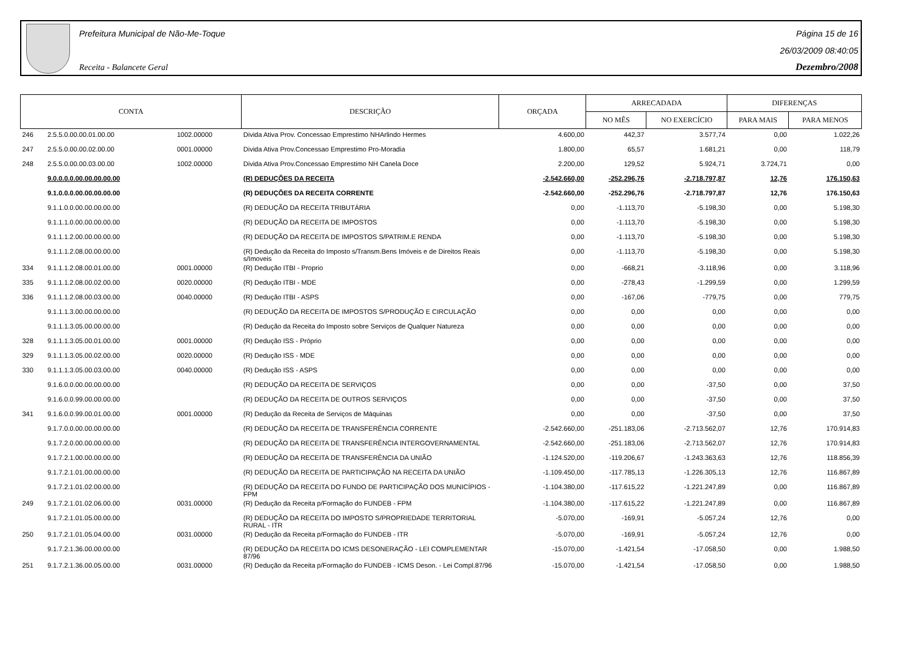Prefeitura Municipal de Não-Me-Toque
Receita - Balancete Geral
Página 15 de 16
26/03/2009 08:40:05
Dezembro/2008
| CONTA | | | DESCRIÇÃO | ORÇADA | ARRECADADA | | DIFERENÇAS | |
| --- | --- | --- | --- | --- | --- | --- | --- | --- |
| | | | | | NO MÊS | NO EXERCÍCIO | PARA MAIS | PARA MENOS |
| 246 | 2.5.5.0.00.00.01.00.00 | 1002.00000 | Divida Ativa Prov. Concessao Emprestimo NHArlindo Hermes | 4.600,00 | 442,37 | 3.577,74 | 0,00 | 1.022,26 |
| 247 | 2.5.5.0.00.00.02.00.00 | 0001.00000 | Divida Ativa Prov.Concessao Emprestimo Pro-Moradia | 1.800,00 | 65,57 | 1.681,21 | 0,00 | 118,79 |
| 248 | 2.5.5.0.00.00.03.00.00 | 1002.00000 | Divida Ativa Prov.Concessao Emprestimo NH Canela Doce | 2.200,00 | 129,52 | 5.924,71 | 3.724,71 | 0,00 |
| | 9.0.0.0.0.00.00.00.00.00 | | (R) DEDUÇÕES DA RECEITA | -2.542.660,00 | -252.296,76 | -2.718.797,87 | 12,76 | 176.150,63 |
| | 9.1.0.0.0.00.00.00.00.00 | | (R) DEDUÇÕES DA RECEITA CORRENTE | -2.542.660,00 | -252.296,76 | -2.718.797,87 | 12,76 | 176.150,63 |
| | 9.1.1.0.0.00.00.00.00.00 | | (R) DEDUÇÃO DA RECEITA TRIBUTÁRIA | 0,00 | -1.113,70 | -5.198,30 | 0,00 | 5.198,30 |
| | 9.1.1.1.0.00.00.00.00.00 | | (R) DEDUÇÃO DA RECEITA DE IMPOSTOS | 0,00 | -1.113,70 | -5.198,30 | 0,00 | 5.198,30 |
| | 9.1.1.1.2.00.00.00.00.00 | | (R) DEDUÇÃO DA RECEITA DE IMPOSTOS S/PATRIM.E RENDA | 0,00 | -1.113,70 | -5.198,30 | 0,00 | 5.198,30 |
| | 9.1.1.1.2.08.00.00.00.00 | | (R) Dedução da Receita do Imposto s/Transm.Bens Imóveis e de Direitos Reais s/Imoveis | 0,00 | -1.113,70 | -5.198,30 | 0,00 | 5.198,30 |
| 334 | 9.1.1.1.2.08.00.01.00.00 | 0001.00000 | (R) Dedução ITBI - Proprio | 0,00 | -668,21 | -3.118,96 | 0,00 | 3.118,96 |
| 335 | 9.1.1.1.2.08.00.02.00.00 | 0020.00000 | (R) Dedução ITBI - MDE | 0,00 | -278,43 | -1.299,59 | 0,00 | 1.299,59 |
| 336 | 9.1.1.1.2.08.00.03.00.00 | 0040.00000 | (R) Dedução ITBI - ASPS | 0,00 | -167,06 | -779,75 | 0,00 | 779,75 |
| | 9.1.1.1.3.00.00.00.00.00 | | (R) DEDUÇÃO DA RECEITA DE IMPOSTOS S/PRODUÇÃO E CIRCULAÇÃO | 0,00 | 0,00 | 0,00 | 0,00 | 0,00 |
| | 9.1.1.1.3.05.00.00.00.00 | | (R) Dedução da Receita do Imposto sobre Serviços de Qualquer Natureza | 0,00 | 0,00 | 0,00 | 0,00 | 0,00 |
| 328 | 9.1.1.1.3.05.00.01.00.00 | 0001.00000 | (R) Dedução ISS - Próprio | 0,00 | 0,00 | 0,00 | 0,00 | 0,00 |
| 329 | 9.1.1.1.3.05.00.02.00.00 | 0020.00000 | (R) Dedução ISS - MDE | 0,00 | 0,00 | 0,00 | 0,00 | 0,00 |
| 330 | 9.1.1.1.3.05.00.03.00.00 | 0040.00000 | (R) Dedução ISS - ASPS | 0,00 | 0,00 | 0,00 | 0,00 | 0,00 |
| | 9.1.6.0.0.00.00.00.00.00 | | (R) DEDUÇÃO DA RECEITA DE SERVIÇOS | 0,00 | 0,00 | -37,50 | 0,00 | 37,50 |
| | 9.1.6.0.0.99.00.00.00.00 | | (R) DEDUÇÃO DA RECEITA DE OUTROS SERVIÇOS | 0,00 | 0,00 | -37,50 | 0,00 | 37,50 |
| 341 | 9.1.6.0.0.99.00.01.00.00 | 0001.00000 | (R) Dedução da Receita de Serviços de Máquinas | 0,00 | 0,00 | -37,50 | 0,00 | 37,50 |
| | 9.1.7.0.0.00.00.00.00.00 | | (R) DEDUÇÃO DA RECEITA DE TRANSFERÊNCIA CORRENTE | -2.542.660,00 | -251.183,06 | -2.713.562,07 | 12,76 | 170.914,83 |
| | 9.1.7.2.0.00.00.00.00.00 | | (R) DEDUÇÃO DA RECEITA DE TRANSFERÊNCIA INTERGOVERNAMENTAL | -2.542.660,00 | -251.183,06 | -2.713.562,07 | 12,76 | 170.914,83 |
| | 9.1.7.2.1.00.00.00.00.00 | | (R) DEDUÇÃO DA RECEITA DE TRANSFERÊNCIA DA UNIÃO | -1.124.520,00 | -119.206,67 | -1.243.363,63 | 12,76 | 118.856,39 |
| | 9.1.7.2.1.01.00.00.00.00 | | (R) DEDUÇÃO DA RECEITA DE PARTICIPAÇÃO NA RECEITA DA UNIÃO | -1.109.450,00 | -117.785,13 | -1.226.305,13 | 12,76 | 116.867,89 |
| | 9.1.7.2.1.01.02.00.00.00 | | (R) DEDUÇÃO DA RECEITA DO FUNDO DE PARTICIPAÇÃO DOS MUNICÍPIOS - FPM | -1.104.380,00 | -117.615,22 | -1.221.247,89 | 0,00 | 116.867,89 |
| 249 | 9.1.7.2.1.01.02.06.00.00 | 0031.00000 | (R) Dedução da Receita p/Formação do FUNDEB - FPM | -1.104.380,00 | -117.615,22 | -1.221.247,89 | 0,00 | 116.867,89 |
| | 9.1.7.2.1.01.05.00.00.00 | | (R) DEDUÇÃO DA RECEITA DO IMPOSTO S/PROPRIEDADE TERRITORIAL RURAL - ITR | -5.070,00 | -169,91 | -5.057,24 | 12,76 | 0,00 |
| 250 | 9.1.7.2.1.01.05.04.00.00 | 0031.00000 | (R) Dedução da Receita p/Formação do FUNDEB - ITR | -5.070,00 | -169,91 | -5.057,24 | 12,76 | 0,00 |
| | 9.1.7.2.1.36.00.00.00.00 | | (R) DEDUÇÃO DA RECEITA DO ICMS DESONERAÇÃO - LEI COMPLEMENTAR 87/96 | -15.070,00 | -1.421,54 | -17.058,50 | 0,00 | 1.988,50 |
| 251 | 9.1.7.2.1.36.00.05.00.00 | 0031.00000 | (R) Dedução da Receita p/Formação do FUNDEB - ICMS Deson. - Lei Compl.87/96 | -15.070,00 | -1.421,54 | -17.058,50 | 0,00 | 1.988,50 |